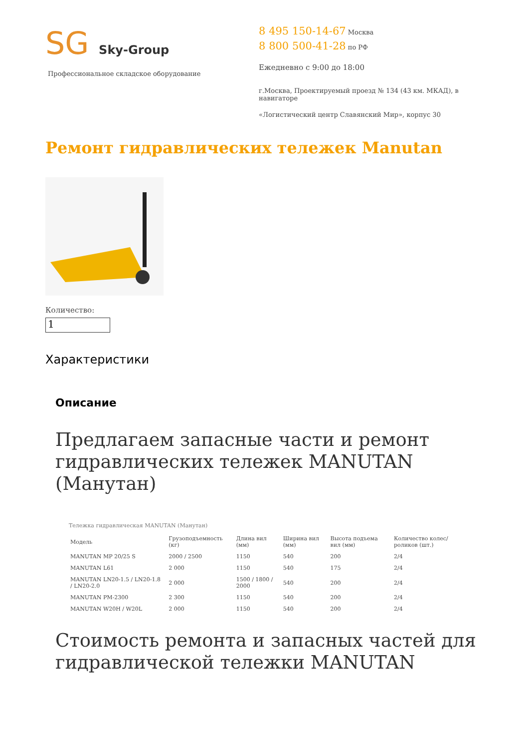SG Sky-Group
Профессиональное складское оборудование
8 495 150-14-67 Москва
8 800 500-41-28 по РФ
Ежедневно с 9:00 до 18:00
г.Москва, Проектируемый проезд № 134 (43 км. МКАД), в навигаторе
«Логистический центр Славянский Мир», корпус 30
Ремонт гидравлических тележек Manutan
Количество:
1
Характеристики
Описание
Предлагаем запасные части и ремонт гидравлических тележек MANUTAN (Манутан)
Тележка гидравлическая MANUTAN (Манутан)
| Модель | Грузоподъемность (кг) | Длина вил (мм) | Ширина вил (мм) | Высота подъема вил (мм) | Количество колес/роликов (шт.) |
| --- | --- | --- | --- | --- | --- |
| MANUTAN MP 20/25 S | 2000 / 2500 | 1150 | 540 | 200 | 2/4 |
| MANUTAN L61 | 2 000 | 1150 | 540 | 175 | 2/4 |
| MANUTAN LN20-1.5 / LN20-1.8 / LN20-2.0 | 2 000 | 1500 / 1800 / 2000 | 540 | 200 | 2/4 |
| MANUTAN PM-2300 | 2 300 | 1150 | 540 | 200 | 2/4 |
| MANUTAN W20H / W20L | 2 000 | 1150 | 540 | 200 | 2/4 |
Стоимость ремонта и запасных частей для гидравлической тележки MANUTAN